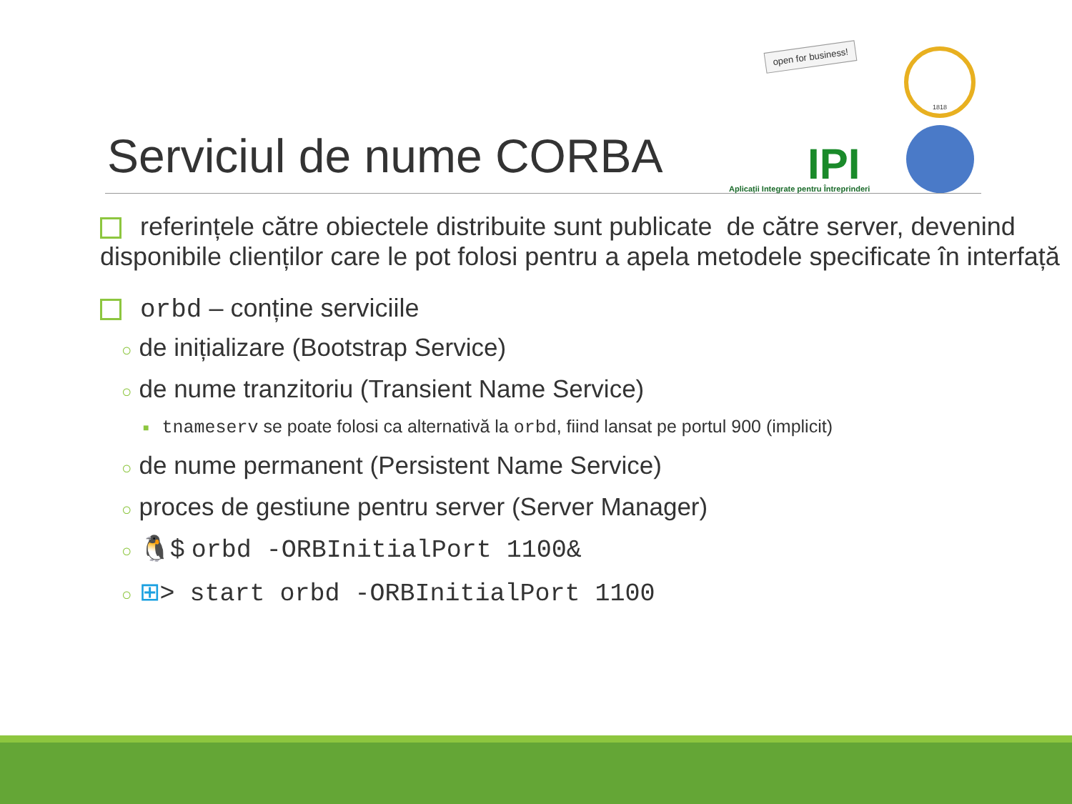Serviciul de nume CORBA
open for business!
IPI
Aplicații Integrate pentru Întreprinderi
1818
referințele către obiectele distribuite sunt publicate de către server, devenind disponibile clienților care le pot folosi pentru a apela metodele specificate în interfață
orbd – conține serviciile
○ de inițializare (Bootstrap Service)
○ de nume tranzitoriu (Transient Name Service)
■ tnameserv se poate folosi ca alternativă la orbd, fiind lansat pe portul 900 (implicit)
○ de nume permanent (Persistent Name Service)
○ proces de gestiune pentru server (Server Manager)
○ 🐧$ orbd -ORBInitialPort 1100&
○ ⊞> start orbd -ORBInitialPort 1100